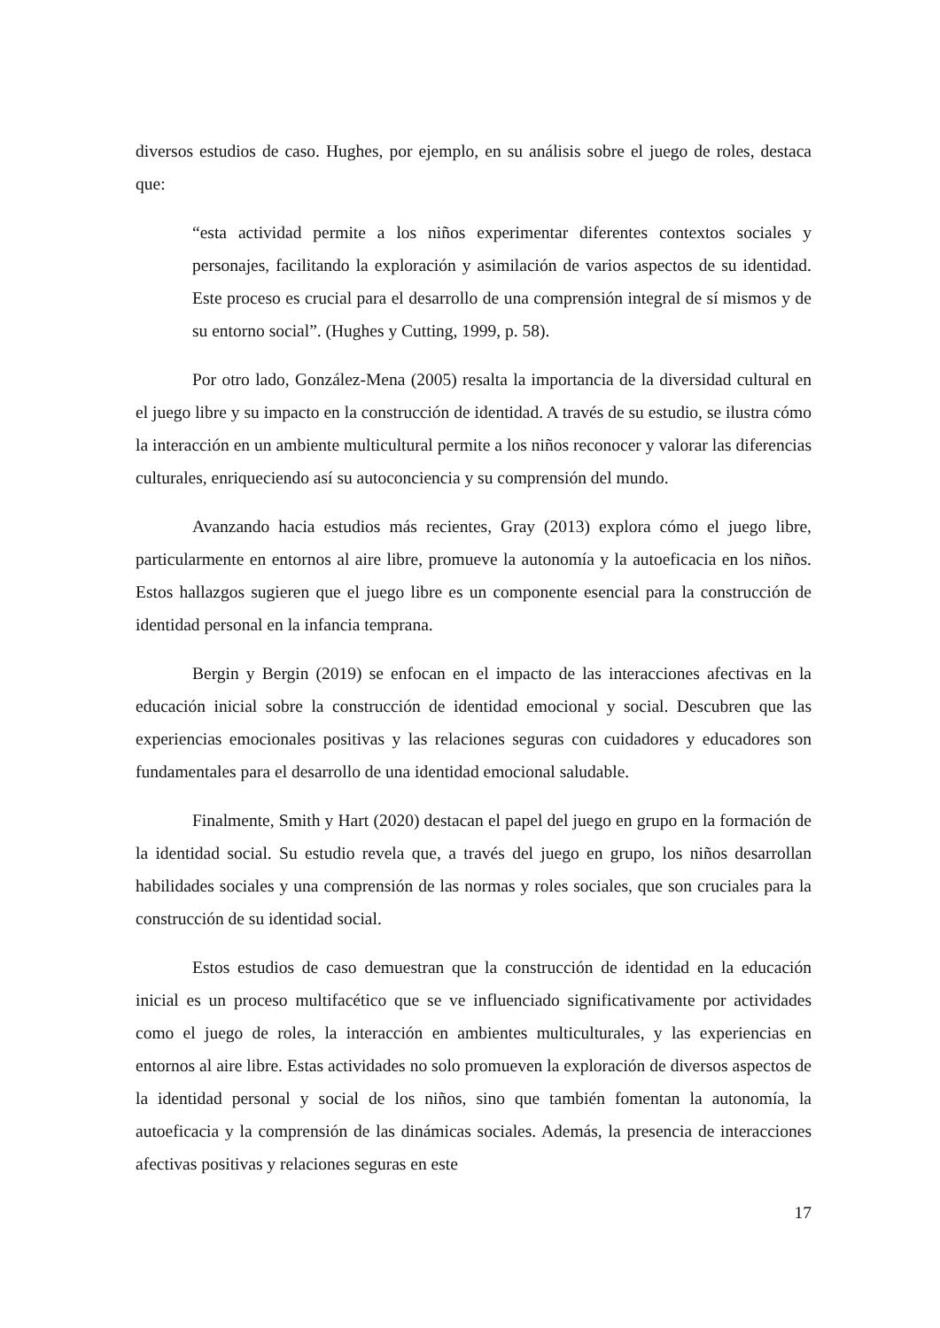diversos estudios de caso. Hughes, por ejemplo, en su análisis sobre el juego de roles, destaca que:
“esta actividad permite a los niños experimentar diferentes contextos sociales y personajes, facilitando la exploración y asimilación de varios aspectos de su identidad. Este proceso es crucial para el desarrollo de una comprensión integral de sí mismos y de su entorno social”. (Hughes y Cutting, 1999, p. 58).
Por otro lado, González-Mena (2005) resalta la importancia de la diversidad cultural en el juego libre y su impacto en la construcción de identidad. A través de su estudio, se ilustra cómo la interacción en un ambiente multicultural permite a los niños reconocer y valorar las diferencias culturales, enriqueciendo así su autoconciencia y su comprensión del mundo.
Avanzando hacia estudios más recientes, Gray (2013) explora cómo el juego libre, particularmente en entornos al aire libre, promueve la autonomía y la autoeficacia en los niños. Estos hallazgos sugieren que el juego libre es un componente esencial para la construcción de identidad personal en la infancia temprana.
Bergin y Bergin (2019) se enfocan en el impacto de las interacciones afectivas en la educación inicial sobre la construcción de identidad emocional y social. Descubren que las experiencias emocionales positivas y las relaciones seguras con cuidadores y educadores son fundamentales para el desarrollo de una identidad emocional saludable.
Finalmente, Smith y Hart (2020) destacan el papel del juego en grupo en la formación de la identidad social. Su estudio revela que, a través del juego en grupo, los niños desarrollan habilidades sociales y una comprensión de las normas y roles sociales, que son cruciales para la construcción de su identidad social.
Estos estudios de caso demuestran que la construcción de identidad en la educación inicial es un proceso multifacético que se ve influenciado significativamente por actividades como el juego de roles, la interacción en ambientes multiculturales, y las experiencias en entornos al aire libre. Estas actividades no solo promueven la exploración de diversos aspectos de la identidad personal y social de los niños, sino que también fomentan la autonomía, la autoeficacia y la comprensión de las dinámicas sociales. Además, la presencia de interacciones afectivas positivas y relaciones seguras en este
17